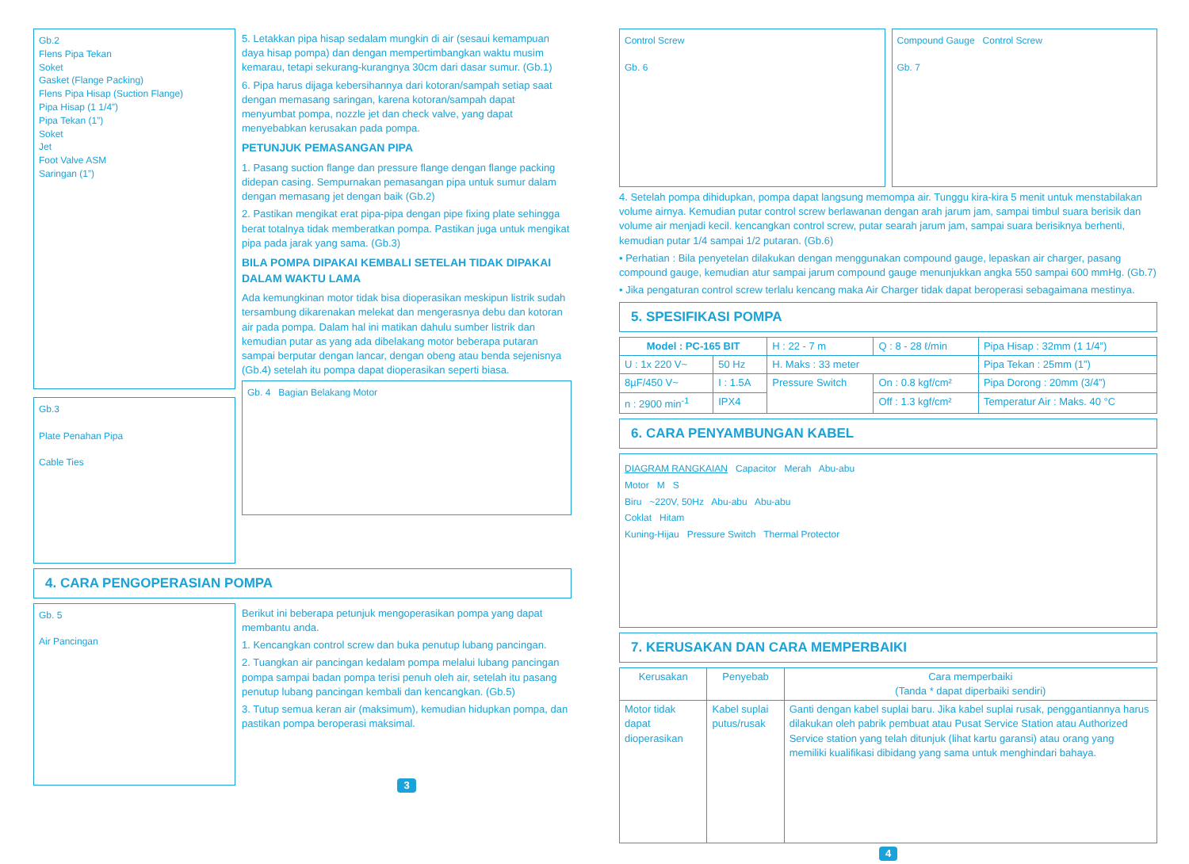Gb.2
Flens Pipa Tekan
Soket
Gasket (Flange Packing)
Flens Pipa Hisap (Suction Flange)
Pipa Hisap (1 1/4”)
Pipa Tekan (1”)
Soket
Jet
Foot Valve ASM
Saringan (1”)
Gb.3
Plate Penahan Pipa
Cable Ties
5. Letakkan pipa hisap sedalam mungkin di air (sesaui kemampuan daya hisap pompa) dan dengan mempertimbangkan waktu musim kemarau, tetapi sekurang-kurangnya 30cm dari dasar sumur. (Gb.1)
6. Pipa harus dijaga kebersihannya dari kotoran/sampah setiap saat dengan memasang saringan, karena kotoran/sampah dapat menyumbat pompa, nozzle jet dan check valve, yang dapat menyebabkan kerusakan pada pompa.
PETUNJUK PEMASANGAN PIPA
1. Pasang suction flange dan pressure flange dengan flange packing didepan casing. Sempurnakan pemasangan pipa untuk sumur dalam dengan memasang jet dengan baik (Gb.2)
2. Pastikan mengikat erat pipa-pipa dengan pipe fixing plate sehingga berat totalnya tidak memberatkan pompa. Pastikan juga untuk mengikat pipa pada jarak yang sama. (Gb.3)
BILA POMPA DIPAKAI KEMBALI SETELAH TIDAK DIPAKAI DALAM WAKTU LAMA
Ada kemungkinan motor tidak bisa dioperasikan meskipun listrik sudah tersambung dikarenakan melekat dan mengerasnya debu dan kotoran air pada pompa. Dalam hal ini matikan dahulu sumber listrik dan kemudian putar as yang ada dibelakang motor beberapa putaran sampai berputar dengan lancar, dengan obeng atau benda sejenisnya (Gb.4) setelah itu pompa dapat dioperasikan seperti biasa.
Gb. 4 Bagian Belakang Motor
4. CARA PENGOPERASIAN POMPA
Gb. 5
Air Pancingan
Berikut ini beberapa petunjuk mengoperasikan pompa yang dapat membantu anda.
1. Kencangkan control screw dan buka penutup lubang pancingan.
2. Tuangkan air pancingan kedalam pompa melalui lubang pancingan pompa sampai badan pompa terisi penuh oleh air, setelah itu pasang penutup lubang pancingan kembali dan kencangkan. (Gb.5)
3. Tutup semua keran air (maksimum), kemudian hidupkan pompa, dan pastikan pompa beroperasi maksimal.
3
Control Screw
Gb. 6
Compound Gauge Control Screw
Gb. 7
4. Setelah pompa dihidupkan, pompa dapat langsung memompa air. Tunggu kira-kira 5 menit untuk menstabilakan volume airnya. Kemudian putar control screw berlawanan dengan arah jarum jam, sampai timbul suara berisik dan volume air menjadi kecil. kencangkan control screw, putar searah jarum jam, sampai suara berisiknya berhenti, kemudian putar 1/4 sampai 1/2 putaran. (Gb.6)
• Perhatian : Bila penyetelan dilakukan dengan menggunakan compound gauge, lepaskan air charger, pasang compound gauge, kemudian atur sampai jarum compound gauge menunjukkan angka 550 sampai 600 mmHg. (Gb.7)
• Jika pengaturan control screw terlalu kencang maka Air Charger tidak dapat beroperasi sebagaimana mestinya.
5. SPESIFIKASI POMPA
| Model : PC-165 BIT | | H : 22 - 7 m | Q : 8 - 28 ℓ/min | Pipa Hisap : 32mm (1 1/4”) |
| U : 1x 220 V~ | 50 Hz | H. Maks : 33 meter | | Pipa Tekan : 25mm (1”) |
| 8µF/450 V~ | I : 1.5A | Pressure Switch | On : 0.8 kgf/cm² | Pipa Dorong : 20mm (3/4”) |
| n : 2900 min<sup>-1</sup> | IPX4 | | Off : 1.3 kgf/cm² | Temperatur Air : Maks. 40 °C |
6. CARA PENYAMBUNGAN KABEL
DIAGRAM RANGKAIAN Capacitor Merah Abu-abu
Motor M S
Biru ~220V, 50Hz Abu-abu Abu-abu
Coklat Hitam
Kuning-Hijau Pressure Switch Thermal Protector
7. KERUSAKAN DAN CARA MEMPERBAIKI
| Kerusakan | Penyebab | Cara memperbaiki (Tanda * dapat diperbaiki sendiri) |
| --- | --- | --- |
| Motor tidak dapat dioperasikan | Kabel suplai putus/rusak | Ganti dengan kabel suplai baru. Jika kabel suplai rusak, penggantiannya harus dilakukan oleh pabrik pembuat atau Pusat Service Station atau Authorized Service station yang telah ditunjuk (lihat kartu garansi) atau orang yang memiliki kualifikasi dibidang yang sama untuk menghindari bahaya. |
4